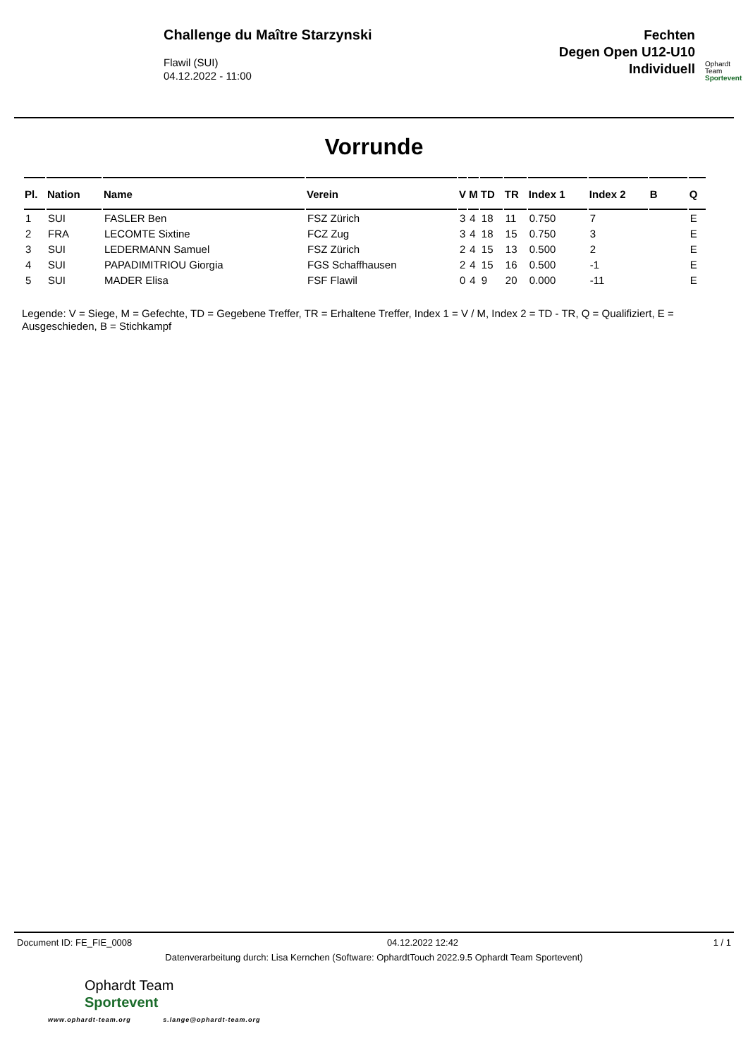Challenge du Maître Starzynski
Flawil (SUI)
04.12.2022 - 11:00
Fechten
Degen Open U12-U10
Individuell
Ophardt Team
Sportevent
Vorrunde
| Pl. | Nation | Name | Verein | V | M | TD | TR | Index 1 | Index 2 | B | Q |
| --- | --- | --- | --- | --- | --- | --- | --- | --- | --- | --- | --- |
| 1 | SUI | FASLER Ben | FSZ Zürich | 3 | 4 | 18 | 11 | 0.750 | 7 | | E |
| 2 | FRA | LECOMTE Sixtine | FCZ Zug | 3 | 4 | 18 | 15 | 0.750 | 3 | | E |
| 3 | SUI | LEDERMANN Samuel | FSZ Zürich | 2 | 4 | 15 | 13 | 0.500 | 2 | | E |
| 4 | SUI | PAPADIMITRIOU Giorgia | FGS Schaffhausen | 2 | 4 | 15 | 16 | 0.500 | -1 | | E |
| 5 | SUI | MADER Elisa | FSF Flawil | 0 | 4 | 9 | 20 | 0.000 | -11 | | E |
Legende: V = Siege, M = Gefechte, TD = Gegebene Treffer, TR = Erhaltene Treffer, Index 1 = V / M, Index 2 = TD - TR, Q = Qualifiziert, E = Ausgeschieden, B = Stichkampf
Document ID: FE_FIE_0008 04.12.2022 12:42 1 / 1
Datenverarbeitung durch: Lisa Kernchen (Software: OphardtTouch 2022.9.5 Ophardt Team Sportevent)
Ophardt Team
Sportevent
www.ophardt-team.org s.lange@ophardt-team.org